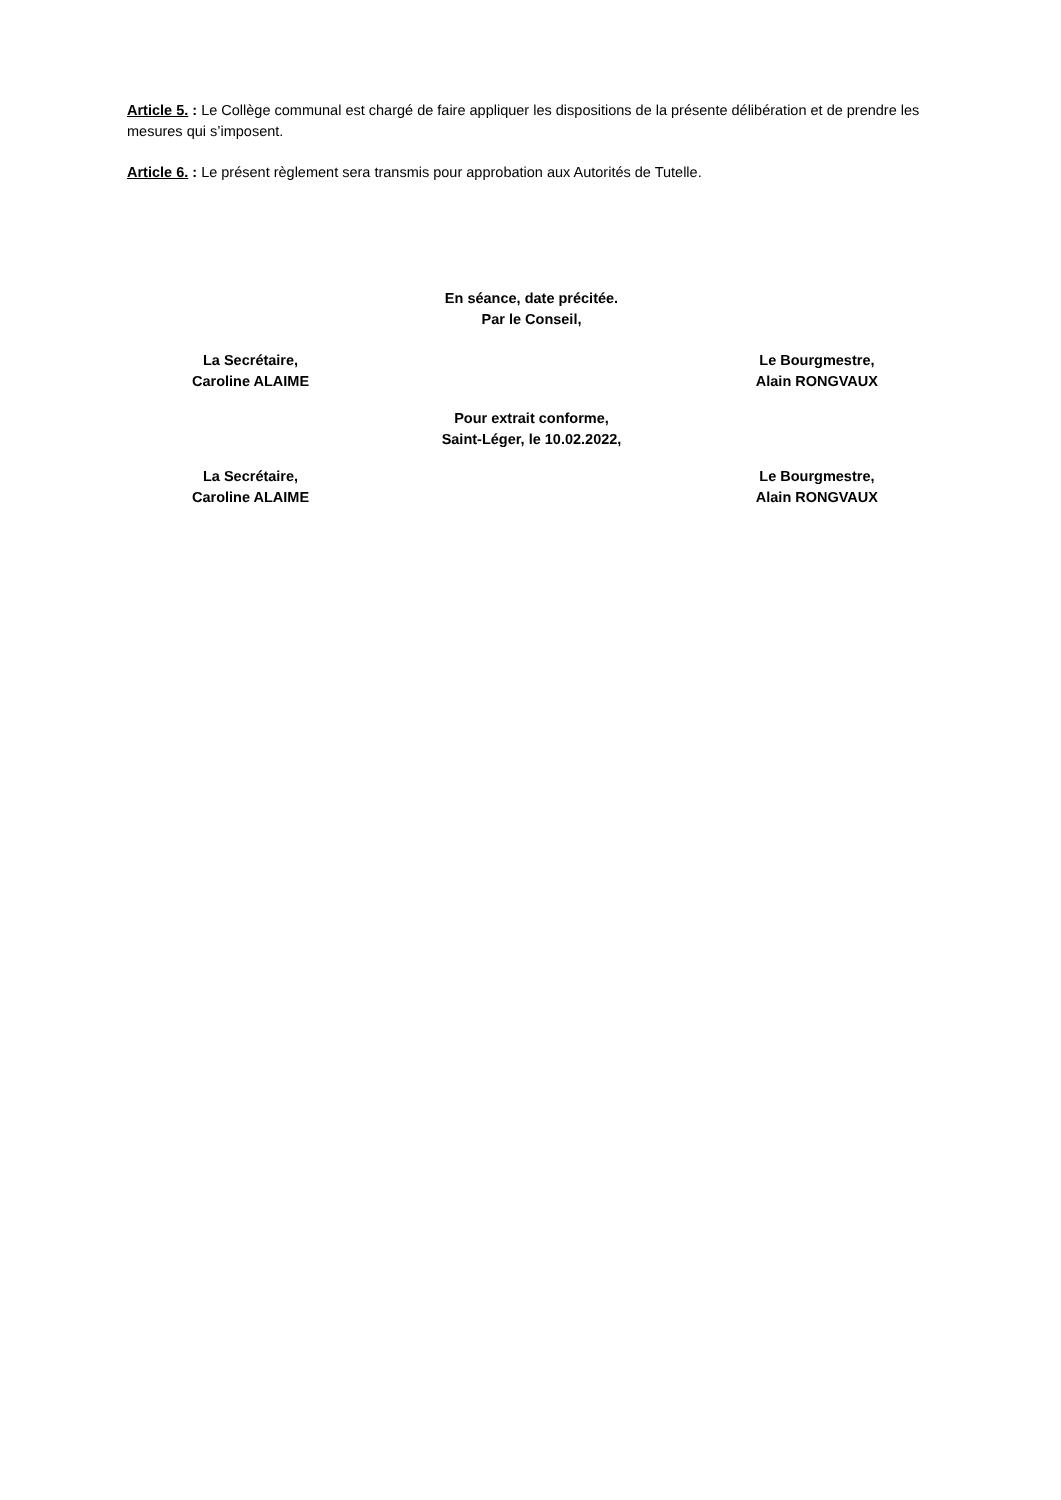Article 5. : Le Collège communal est chargé de faire appliquer les dispositions de la présente délibération et de prendre les mesures qui s’imposent.
Article 6. : Le présent règlement sera transmis pour approbation aux Autorités de Tutelle.
En séance, date précitée.
Par le Conseil,
La Secrétaire,
Caroline ALAIME
Le Bourgmestre,
Alain RONGVAUX
Pour extrait conforme,
Saint-Léger, le 10.02.2022,
La Secrétaire,
Caroline ALAIME
Le Bourgmestre,
Alain RONGVAUX